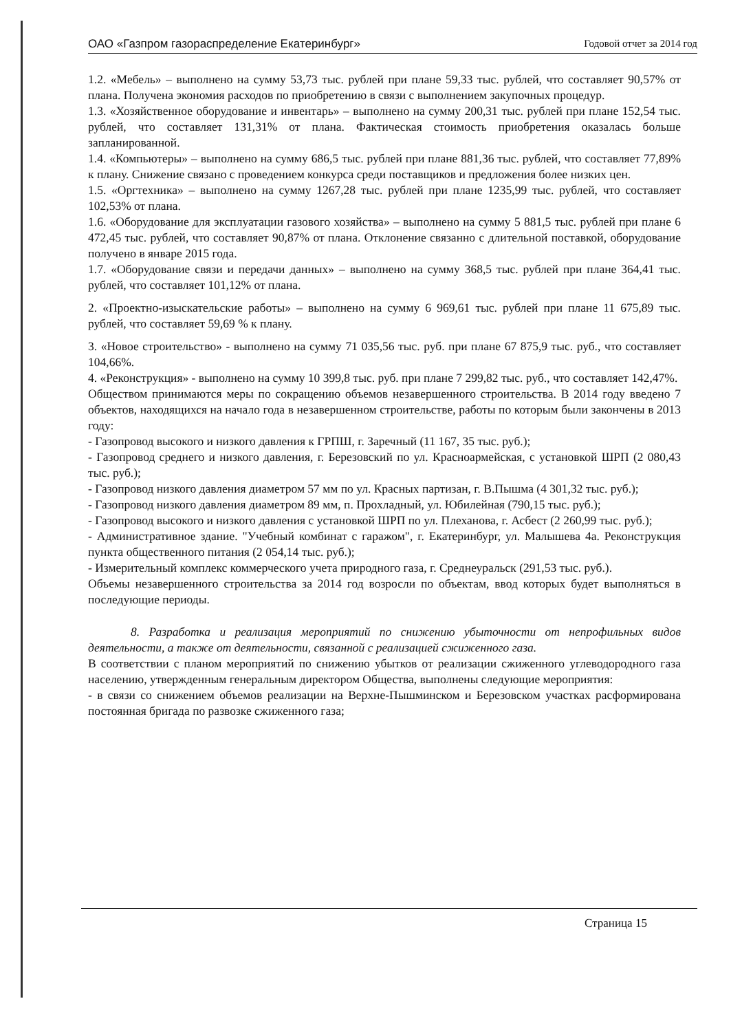ОАО «Газпром газораспределение Екатеринбург» Годовой отчет за 2014 год
1.2. «Мебель» – выполнено на сумму 53,73 тыс. рублей при плане 59,33 тыс. рублей, что составляет 90,57% от плана. Получена экономия расходов по приобретению в связи с выполнением закупочных процедур.
1.3. «Хозяйственное оборудование и инвентарь» – выполнено на сумму 200,31 тыс. рублей при плане 152,54 тыс. рублей, что составляет 131,31% от плана. Фактическая стоимость приобретения оказалась больше запланированной.
1.4. «Компьютеры» – выполнено на сумму 686,5 тыс. рублей при плане 881,36 тыс. рублей, что составляет 77,89% к плану. Снижение связано с проведением конкурса среди поставщиков и предложения более низких цен.
1.5. «Оргтехника» – выполнено на сумму 1267,28 тыс. рублей при плане 1235,99 тыс. рублей, что составляет 102,53% от плана.
1.6. «Оборудование для эксплуатации газового хозяйства» – выполнено на сумму 5 881,5 тыс. рублей при плане 6 472,45 тыс. рублей, что составляет 90,87% от плана. Отклонение связанно с длительной поставкой, оборудование получено в январе 2015 года.
1.7. «Оборудование связи и передачи данных» – выполнено на сумму 368,5 тыс. рублей при плане 364,41 тыс. рублей, что составляет 101,12% от плана.
2. «Проектно-изыскательские работы» – выполнено на сумму 6 969,61 тыс. рублей при плане 11 675,89 тыс. рублей, что составляет 59,69 % к плану.
3. «Новое строительство» - выполнено на сумму 71 035,56 тыс. руб. при плане 67 875,9 тыс. руб., что составляет 104,66%.
4. «Реконструкция» - выполнено на сумму 10 399,8 тыс. руб. при плане 7 299,82 тыс. руб., что составляет 142,47%.
Обществом принимаются меры по сокращению объемов незавершенного строительства. В 2014 году введено 7 объектов, находящихся на начало года в незавершенном строительстве, работы по которым были закончены в 2013 году:
- Газопровод высокого и низкого давления к ГРПШ, г. Заречный (11 167, 35 тыс. руб.);
- Газопровод среднего и низкого давления, г. Березовский по ул. Красноармейская, с установкой ШРП (2 080,43 тыс. руб.);
- Газопровод низкого давления диаметром 57 мм по ул. Красных партизан, г. В.Пышма (4 301,32 тыс. руб.);
- Газопровод низкого давления диаметром 89 мм, п. Прохладный, ул. Юбилейная (790,15 тыс. руб.);
- Газопровод высокого и низкого давления с установкой ШРП по ул. Плеханова, г. Асбест (2 260,99 тыс. руб.);
- Административное здание. "Учебный комбинат с гаражом", г. Екатеринбург, ул. Малышева 4а. Реконструкция пункта общественного питания (2 054,14 тыс. руб.);
- Измерительный комплекс коммерческого учета природного газа, г. Среднеуральск (291,53 тыс. руб.).
Объемы незавершенного строительства за 2014 год возросли по объектам, ввод которых будет выполняться в последующие периоды.
8. Разработка и реализация мероприятий по снижению убыточности от непрофильных видов деятельности, а также от деятельности, связанной с реализацией сжиженного газа.
В соответствии с планом мероприятий по снижению убытков от реализации сжиженного углеводородного газа населению, утвержденным генеральным директором Общества, выполнены следующие мероприятия:
- в связи со снижением объемов реализации на Верхне-Пышминском и Березовском участках расформирована постоянная бригада по развозке сжиженного газа;
Страница 15